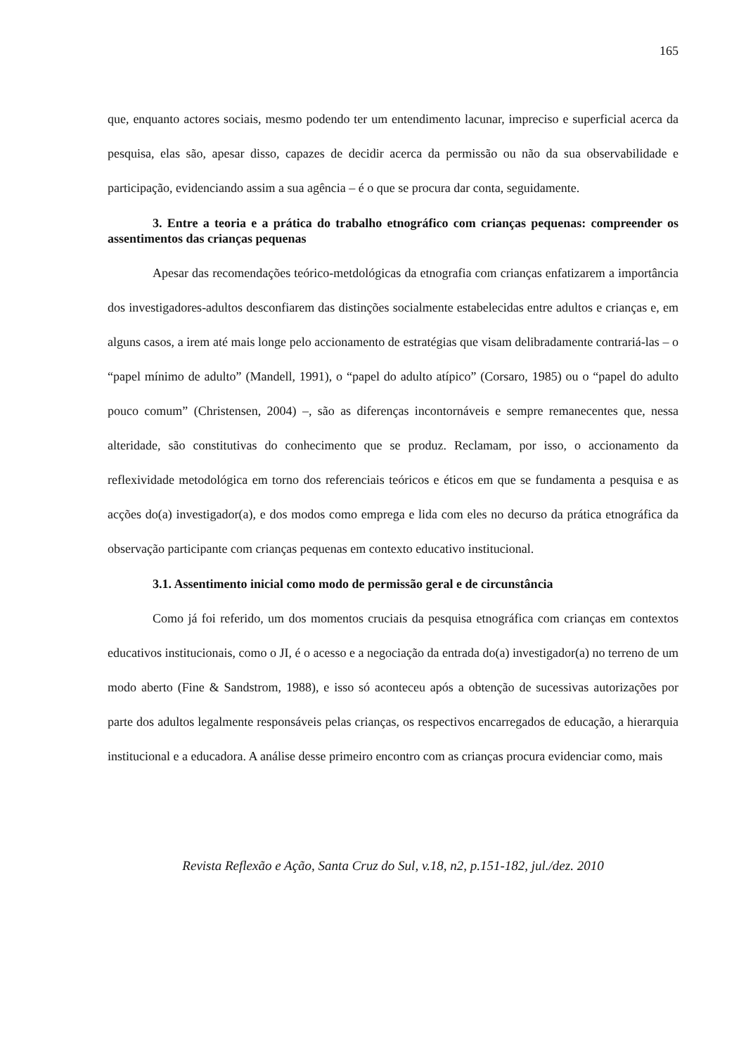165
que, enquanto actores sociais, mesmo podendo ter um entendimento lacunar, impreciso e superficial acerca da pesquisa, elas são, apesar disso, capazes de decidir acerca da permissão ou não da sua observabilidade e participação, evidenciando assim a sua agência – é o que se procura dar conta, seguidamente.
3. Entre a teoria e a prática do trabalho etnográfico com crianças pequenas: compreender os assentimentos das crianças pequenas
Apesar das recomendações teórico-metdológicas da etnografia com crianças enfatizarem a importância dos investigadores-adultos desconfiarem das distinções socialmente estabelecidas entre adultos e crianças e, em alguns casos, a irem até mais longe pelo accionamento de estratégias que visam delibradamente contrariá-las – o “papel mínimo de adulto” (Mandell, 1991), o “papel do adulto atípico” (Corsaro, 1985) ou o “papel do adulto pouco comum” (Christensen, 2004) –, são as diferenças incontornáveis e sempre remanecentes que, nessa alteridade, são constitutivas do conhecimento que se produz. Reclamam, por isso, o accionamento da reflexividade metodológica em torno dos referenciais teóricos e éticos em que se fundamenta a pesquisa e as acções do(a) investigador(a), e dos modos como emprega e lida com eles no decurso da prática etnográfica da observação participante com crianças pequenas em contexto educativo institucional.
3.1. Assentimento inicial como modo de permissão geral e de circunstância
Como já foi referido, um dos momentos cruciais da pesquisa etnográfica com crianças em contextos educativos institucionais, como o JI, é o acesso e a negociação da entrada do(a) investigador(a) no terreno de um modo aberto (Fine & Sandstrom, 1988), e isso só aconteceu após a obtenção de sucessivas autorizações por parte dos adultos legalmente responsáveis pelas crianças, os respectivos encarregados de educação, a hierarquia institucional e a educadora. A análise desse primeiro encontro com as crianças procura evidenciar como, mais
Revista Reflexão e Ação, Santa Cruz do Sul, v.18, n2, p.151-182, jul./dez. 2010